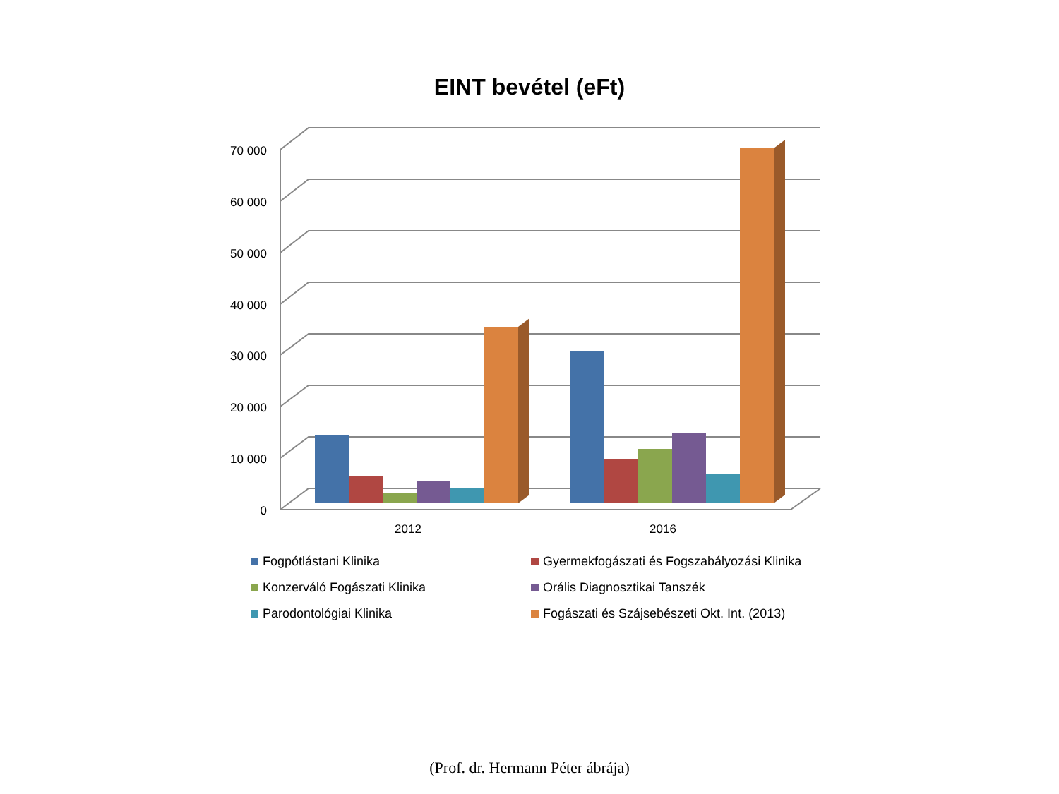EINT bevétel (eFt)
70 000
60 000
50 000
40 000
30 000
20 000
10 000
0
2012
2016
Fogpótlástani Klinika
Gyermekfogászati és Fogszabályozási Klinika
Konzerváló Fogászati Klinika
Orális Diagnosztikai Tanszék
Parodontológiai Klinika
Fogászati és Szájsebészeti Okt. Int. (2013)
(Prof. dr. Hermann Péter ábrája)